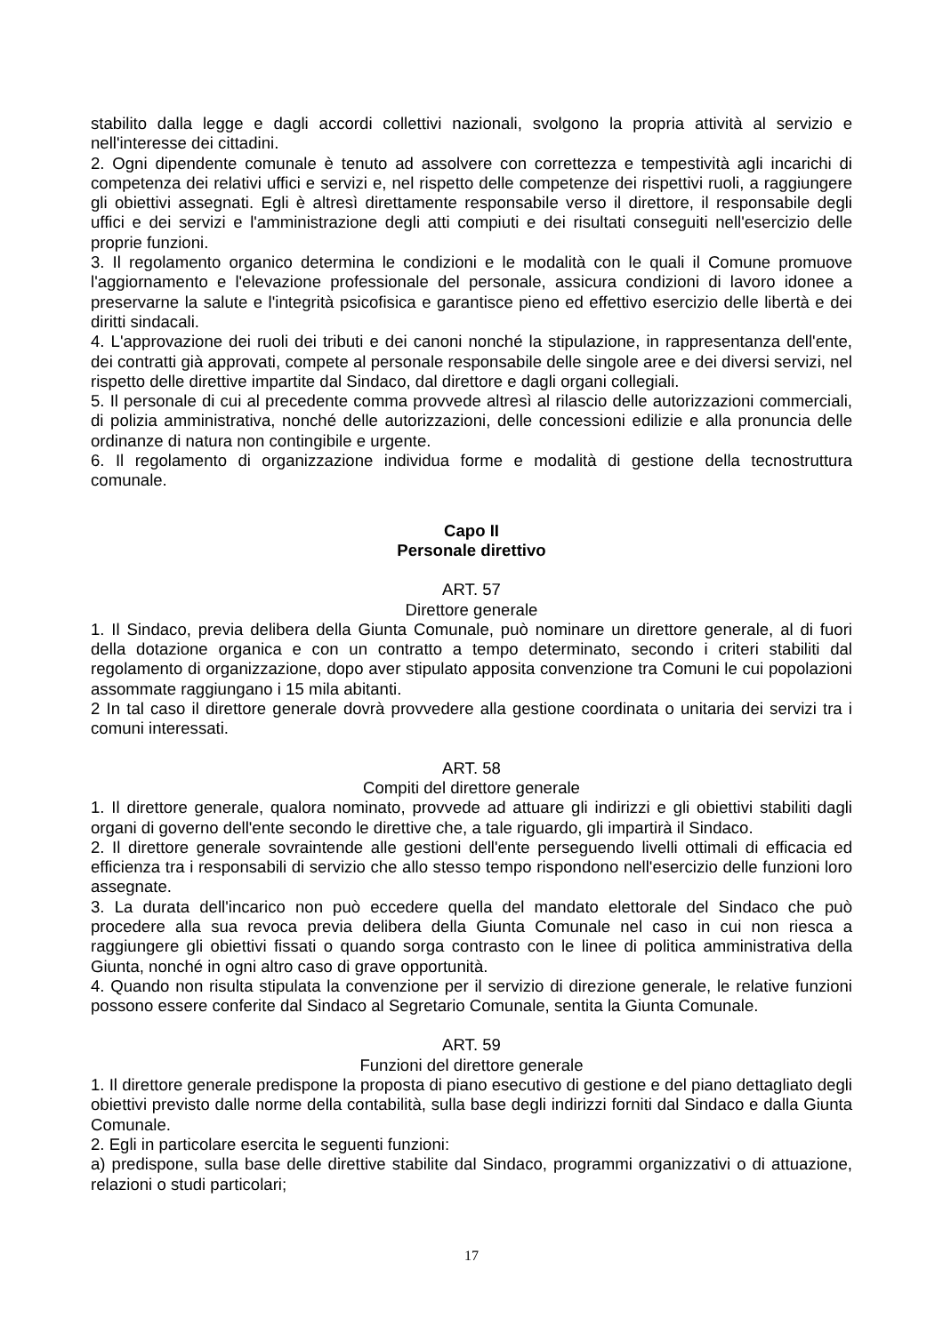stabilito dalla legge e dagli accordi collettivi nazionali, svolgono la propria attività al servizio e nell'interesse dei cittadini.
2. Ogni dipendente comunale è tenuto ad assolvere con correttezza e tempestività agli incarichi di competenza dei relativi uffici e servizi e, nel rispetto delle competenze dei rispettivi ruoli, a raggiungere gli obiettivi assegnati. Egli è altresì direttamente responsabile verso il direttore, il responsabile degli uffici e dei servizi e l'amministrazione degli atti compiuti e dei risultati conseguiti nell'esercizio delle proprie funzioni.
3. Il regolamento organico determina le condizioni e le modalità con le quali il Comune promuove l'aggiornamento e l'elevazione professionale del personale, assicura condizioni di lavoro idonee a preservarne la salute e l'integrità psicofisica e garantisce pieno ed effettivo esercizio delle libertà e dei diritti sindacali.
4. L'approvazione dei ruoli dei tributi e dei canoni nonché la stipulazione, in rappresentanza dell'ente, dei contratti già approvati, compete al personale responsabile delle singole aree e dei diversi servizi, nel rispetto delle direttive impartite dal Sindaco, dal direttore e dagli organi collegiali.
5. Il personale di cui al precedente comma provvede altresì al rilascio delle autorizzazioni commerciali, di polizia amministrativa, nonché delle autorizzazioni, delle concessioni edilizie e alla pronuncia delle ordinanze di natura non contingibile e urgente.
6. Il regolamento di organizzazione individua forme e modalità di gestione della tecnostruttura comunale.
Capo II
Personale direttivo
ART. 57
Direttore generale
1. Il Sindaco, previa delibera della Giunta Comunale, può nominare un direttore generale, al di fuori della dotazione organica e con un contratto a tempo determinato, secondo i criteri stabiliti dal regolamento di organizzazione, dopo aver stipulato apposita convenzione tra Comuni le cui popolazioni assommate raggiungano i 15 mila abitanti.
2 In tal caso il direttore generale dovrà provvedere alla gestione coordinata o unitaria dei servizi tra i comuni interessati.
ART. 58
Compiti del direttore generale
1. Il direttore generale, qualora nominato, provvede ad attuare gli indirizzi e gli obiettivi stabiliti dagli organi di governo dell'ente secondo le direttive che, a tale riguardo, gli impartirà il Sindaco.
2. Il direttore generale sovraintende alle gestioni dell'ente perseguendo livelli ottimali di efficacia ed efficienza tra i responsabili di servizio che allo stesso tempo rispondono nell'esercizio delle funzioni loro assegnate.
3. La durata dell'incarico non può eccedere quella del mandato elettorale del Sindaco che può procedere alla sua revoca previa delibera della Giunta Comunale nel caso in cui non riesca a raggiungere gli obiettivi fissati o quando sorga contrasto con le linee di politica amministrativa della Giunta, nonché in ogni altro caso di grave opportunità.
4. Quando non risulta stipulata la convenzione per il servizio di direzione generale, le relative funzioni possono essere conferite dal Sindaco al Segretario Comunale, sentita la Giunta Comunale.
ART. 59
Funzioni del direttore generale
1. Il direttore generale predispone la proposta di piano esecutivo di gestione e del piano dettagliato degli obiettivi previsto dalle norme della contabilità, sulla base degli indirizzi forniti dal Sindaco e dalla Giunta Comunale.
2. Egli in particolare esercita le seguenti funzioni:
a) predispone, sulla base delle direttive stabilite dal Sindaco, programmi organizzativi o di attuazione, relazioni o studi particolari;
17